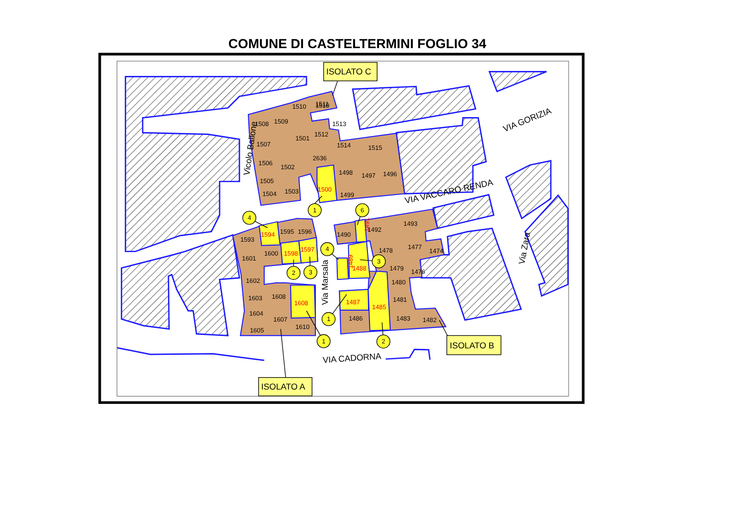COMUNE DI CASTELTERMINI FOGLIO 34
1510
1510
1511
1508
1509
1513
1507
1501
1512
1514
1515
1506
1502
2636
1498
1497
1496
1505
1504
1503
1499
1593
1595
1596
1601
1600
1602
1603
1608
1604
1607
1605
1610
1490
1492
1493
1478
1477
1474
1479
1476
1480
1481
1486
1483
1482
1500
1594
1598
1597
1608
1491
1488
1489
1487
1485
Vicolo Ballone
VIA VACCARO RENDA
VIA GORIZIA
Via Zara
Via Marsala
VIA CADORNA
1
4
6
4
3
2
3
1
1
2
ISOLATO C
ISOLATO B
ISOLATO A